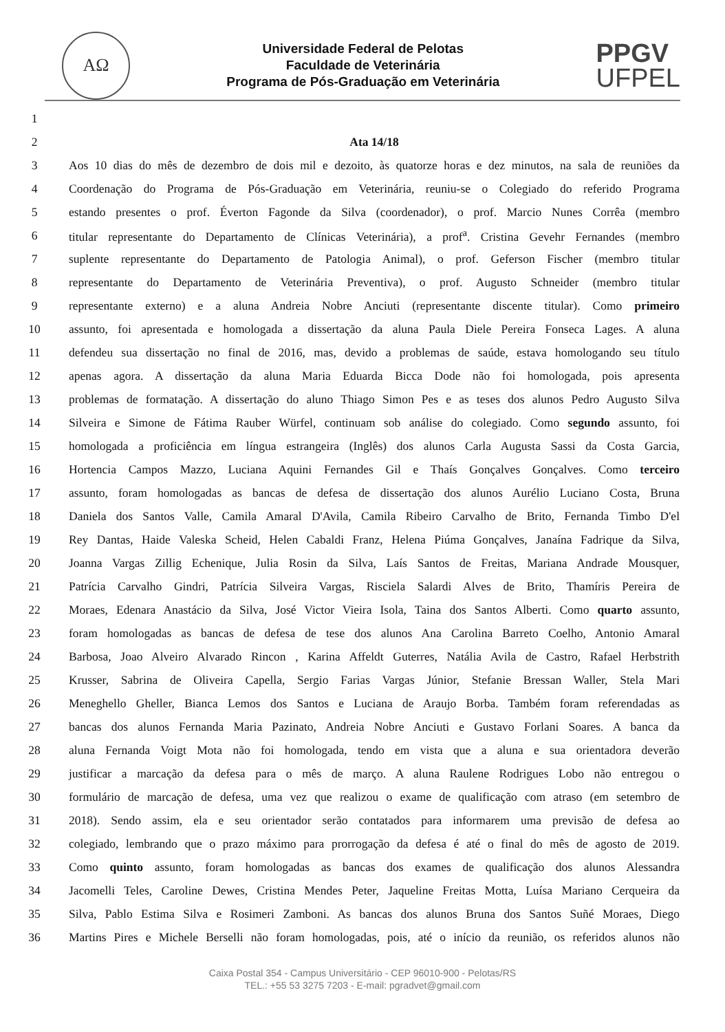AΩ
Universidade Federal de Pelotas
Faculdade de Veterinária
Programa de Pós-Graduação em Veterinária
PPGV
UFPEL
1
2 Ata 14/18
3 Aos 10 dias do mês de dezembro de dois mil e dezoito, às quatorze horas e dez minutos, na sala de reuniões da
4 Coordenação do Programa de Pós-Graduação em Veterinária, reuniu-se o Colegiado do referido Programa
5 estando presentes o prof. Éverton Fagonde da Silva (coordenador), o prof. Marcio Nunes Corrêa (membro
6 titular representante do Departamento de Clínicas Veterinária), a prof<sup>a</sup>. Cristina Gevehr Fernandes (membro
7 suplente representante do Departamento de Patologia Animal), o prof. Geferson Fischer (membro titular
8 representante do Departamento de Veterinária Preventiva), o prof. Augusto Schneider (membro titular
9 representante externo) e a aluna Andreia Nobre Anciuti (representante discente titular). Como primeiro
10 assunto, foi apresentada e homologada a dissertação da aluna Paula Diele Pereira Fonseca Lages. A aluna
11 defendeu sua dissertação no final de 2016, mas, devido a problemas de saúde, estava homologando seu título
12 apenas agora. A dissertação da aluna Maria Eduarda Bicca Dode não foi homologada, pois apresenta
13 problemas de formatação. A dissertação do aluno Thiago Simon Pes e as teses dos alunos Pedro Augusto Silva
14 Silveira e Simone de Fátima Rauber Würfel, continuam sob análise do colegiado. Como segundo assunto, foi
15 homologada a proficiência em língua estrangeira (Inglês) dos alunos Carla Augusta Sassi da Costa Garcia,
16 Hortencia Campos Mazzo, Luciana Aquini Fernandes Gil e Thaís Gonçalves Gonçalves. Como terceiro
17 assunto, foram homologadas as bancas de defesa de dissertação dos alunos Aurélio Luciano Costa, Bruna
18 Daniela dos Santos Valle, Camila Amaral D'Avila, Camila Ribeiro Carvalho de Brito, Fernanda Timbo D'el
19 Rey Dantas, Haide Valeska Scheid, Helen Cabaldi Franz, Helena Piúma Gonçalves, Janaína Fadrique da Silva,
20 Joanna Vargas Zillig Echenique, Julia Rosin da Silva, Laís Santos de Freitas, Mariana Andrade Mousquer,
21 Patrícia Carvalho Gindri, Patrícia Silveira Vargas, Risciela Salardi Alves de Brito, Thamíris Pereira de
22 Moraes, Edenara Anastácio da Silva, José Victor Vieira Isola, Taina dos Santos Alberti. Como quarto assunto,
23 foram homologadas as bancas de defesa de tese dos alunos Ana Carolina Barreto Coelho, Antonio Amaral
24 Barbosa, Joao Alveiro Alvarado Rincon , Karina Affeldt Guterres, Natália Avila de Castro, Rafael Herbstrith
25 Krusser, Sabrina de Oliveira Capella, Sergio Farias Vargas Júnior, Stefanie Bressan Waller, Stela Mari
26 Meneghello Gheller, Bianca Lemos dos Santos e Luciana de Araujo Borba. Também foram referendadas as
27 bancas dos alunos Fernanda Maria Pazinato, Andreia Nobre Anciuti e Gustavo Forlani Soares. A banca da
28 aluna Fernanda Voigt Mota não foi homologada, tendo em vista que a aluna e sua orientadora deverão
29 justificar a marcação da defesa para o mês de março. A aluna Raulene Rodrigues Lobo não entregou o
30 formulário de marcação de defesa, uma vez que realizou o exame de qualificação com atraso (em setembro de
31 2018). Sendo assim, ela e seu orientador serão contatados para informarem uma previsão de defesa ao
32 colegiado, lembrando que o prazo máximo para prorrogação da defesa é até o final do mês de agosto de 2019.
33 Como quinto assunto, foram homologadas as bancas dos exames de qualificação dos alunos Alessandra
34 Jacomelli Teles, Caroline Dewes, Cristina Mendes Peter, Jaqueline Freitas Motta, Luísa Mariano Cerqueira da
35 Silva, Pablo Estima Silva e Rosimeri Zamboni. As bancas dos alunos Bruna dos Santos Suñé Moraes, Diego
36 Martins Pires e Michele Berselli não foram homologadas, pois, até o início da reunião, os referidos alunos não
Caixa Postal 354 - Campus Universitário - CEP 96010-900 - Pelotas/RS
TEL.: +55 53 3275 7203 - E-mail: pgradvet@gmail.com